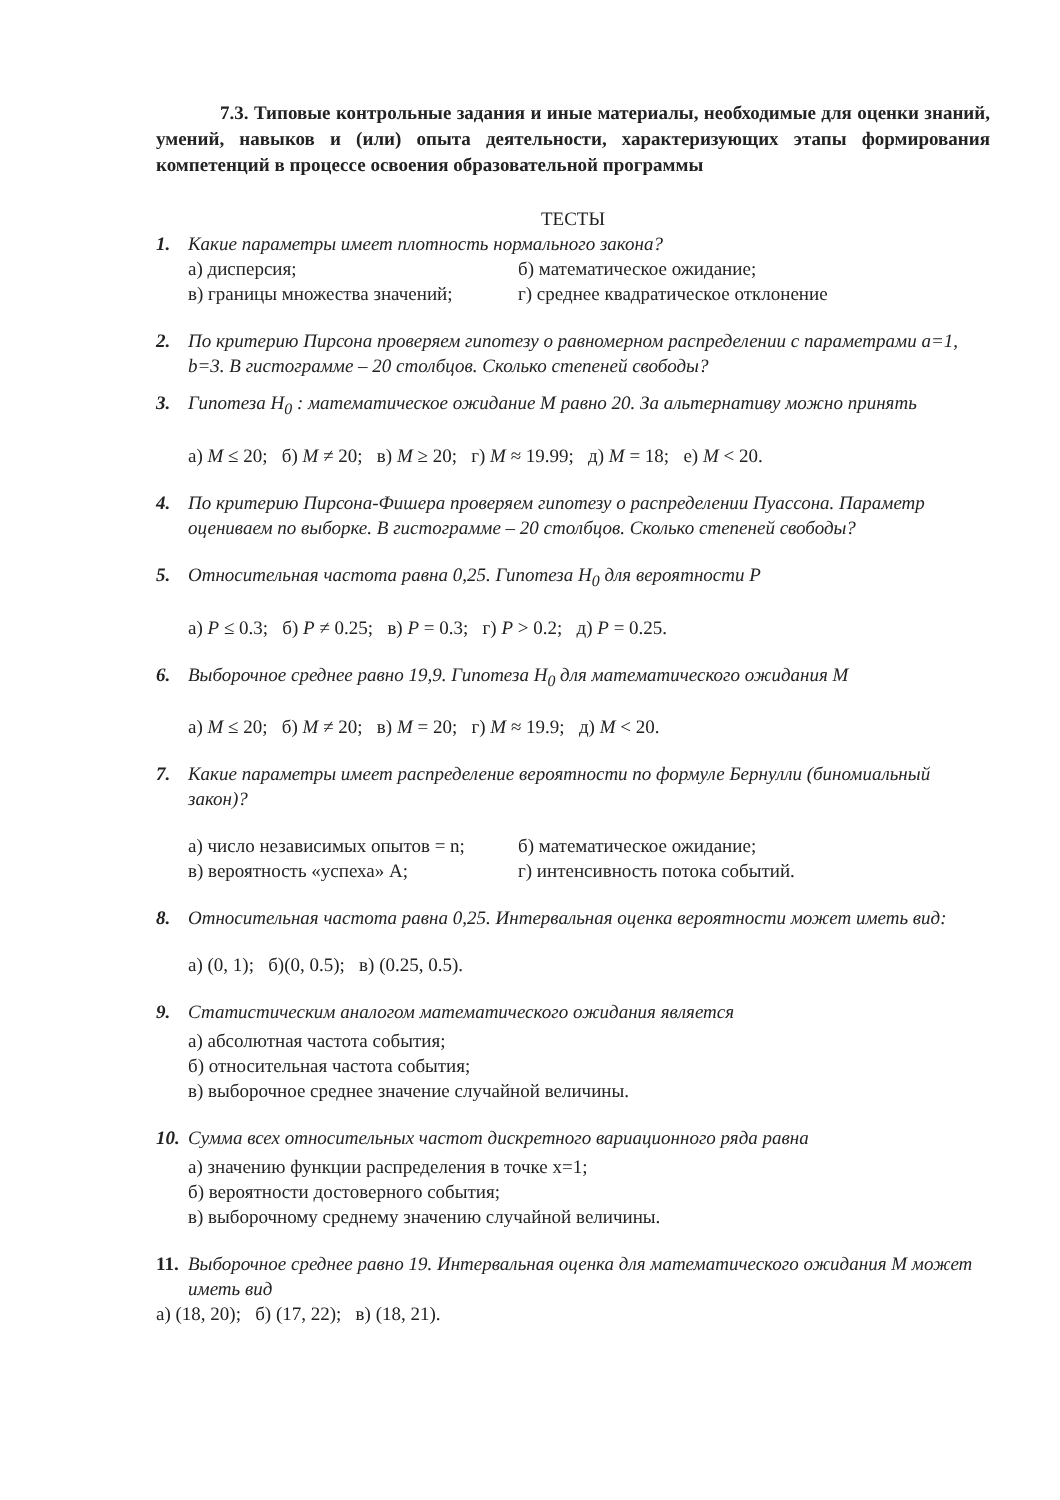7.3. Типовые контрольные задания и иные материалы, необходимые для оценки знаний, умений, навыков и (или) опыта деятельности, характеризующих этапы формирования компетенций в процессе освоения образовательной программы
ТЕСТЫ
1. Какие параметры имеет плотность нормального закона?
а) дисперсия; б) математическое ожидание; в) границы множества значений; г) среднее квадратическое отклонение
2. По критерию Пирсона проверяем гипотезу о равномерном распределении с параметрами a=1, b=3. В гистограмме – 20 столбцов. Сколько степеней свободы?
3. Гипотеза H<sub>0</sub> : математическое ожидание M равно 20. За альтернативу можно принять
а) M ≤ 20; б) M ≠ 20; в) M ≥ 20; г) M ≈ 19.99; д) M = 18; е) M < 20.
4. По критерию Пирсона-Фишера проверяем гипотезу о распределении Пуассона. Параметр оцениваем по выборке. В гистограмме – 20 столбцов. Сколько степеней свободы?
5. Относительная частота равна 0,25. Гипотеза H<sub>0</sub> для вероятности P
а) P ≤ 0.3; б) P ≠ 0.25; в) P = 0.3; г) P > 0.2; д) P = 0.25.
6. Выборочное среднее равно 19,9. Гипотеза H<sub>0</sub> для математического ожидания M
а) M ≤ 20; б) M ≠ 20; в) M = 20; г) M ≈ 19.9; д) M < 20.
7. Какие параметры имеет распределение вероятности по формуле Бернулли (биномиальный закон)?
а) число независимых опытов = n; б) математическое ожидание; в) вероятность «успеха» A; г) интенсивность потока событий.
8. Относительная частота равна 0,25. Интервальная оценка вероятности может иметь вид:
а) (0, 1); б)(0, 0.5); в) (0.25, 0.5).
9. Статистическим аналогом математического ожидания является
а) абсолютная частота события;
б) относительная частота события;
в) выборочное среднее значение случайной величины.
10. Сумма всех относительных частот дискретного вариационного ряда равна
а) значению функции распределения в точке x=1;
б) вероятности достоверного события;
в) выборочному среднему значению случайной величины.
11. Выборочное среднее равно 19. Интервальная оценка для математического ожидания M может иметь вид
а) (18, 20); б) (17, 22); в) (18, 21).